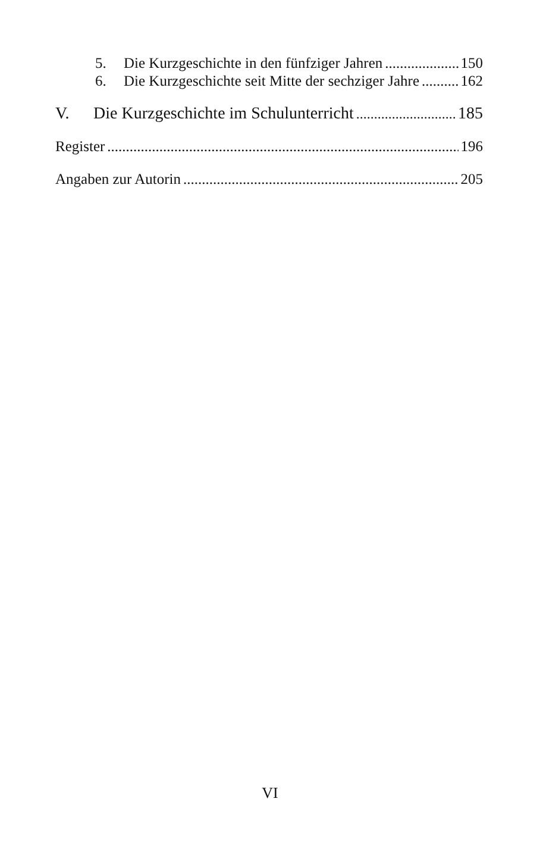5. Die Kurzgeschichte in den fünfziger Jahren 150
6. Die Kurzgeschichte seit Mitte der sechziger Jahre 162
V. Die Kurzgeschichte im Schulunterricht 185
Register 196
Angaben zur Autorin 205
VI